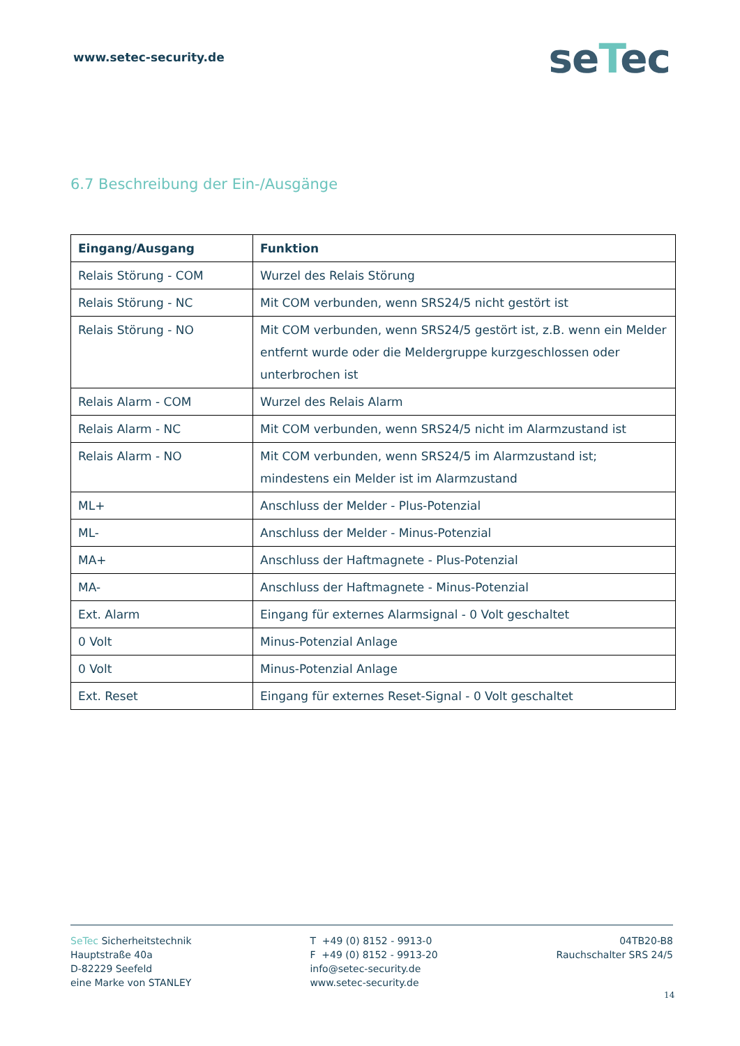www.setec-security.de
seTec
6.7 Beschreibung der Ein-/Ausgänge
| Eingang/Ausgang | Funktion |
| --- | --- |
| Relais Störung - COM | Wurzel des Relais Störung |
| Relais Störung - NC | Mit COM verbunden, wenn SRS24/5 nicht gestört ist |
| Relais Störung - NO | Mit COM verbunden, wenn SRS24/5 gestört ist, z.B. wenn ein Melder entfernt wurde oder die Meldergruppe kurzgeschlossen oder unterbrochen ist |
| Relais Alarm - COM | Wurzel des Relais Alarm |
| Relais Alarm - NC | Mit COM verbunden, wenn SRS24/5 nicht im Alarmzustand ist |
| Relais Alarm - NO | Mit COM verbunden, wenn SRS24/5 im Alarmzustand ist; mindestens ein Melder ist im Alarmzustand |
| ML+ | Anschluss der Melder - Plus-Potenzial |
| ML- | Anschluss der Melder - Minus-Potenzial |
| MA+ | Anschluss der Haftmagnete - Plus-Potenzial |
| MA- | Anschluss der Haftmagnete - Minus-Potenzial |
| Ext. Alarm | Eingang für externes Alarmsignal - 0 Volt geschaltet |
| 0 Volt | Minus-Potenzial Anlage |
| 0 Volt | Minus-Potenzial Anlage |
| Ext. Reset | Eingang für externes Reset-Signal - 0 Volt geschaltet |
SeTec Sicherheitstechnik
Hauptstraße 40a
D-82229 Seefeld
eine Marke von STANLEY
T +49 (0) 8152 - 9913-0
F +49 (0) 8152 - 9913-20
info@setec-security.de
www.setec-security.de
04TB20-B8
Rauchschalter SRS 24/5
14